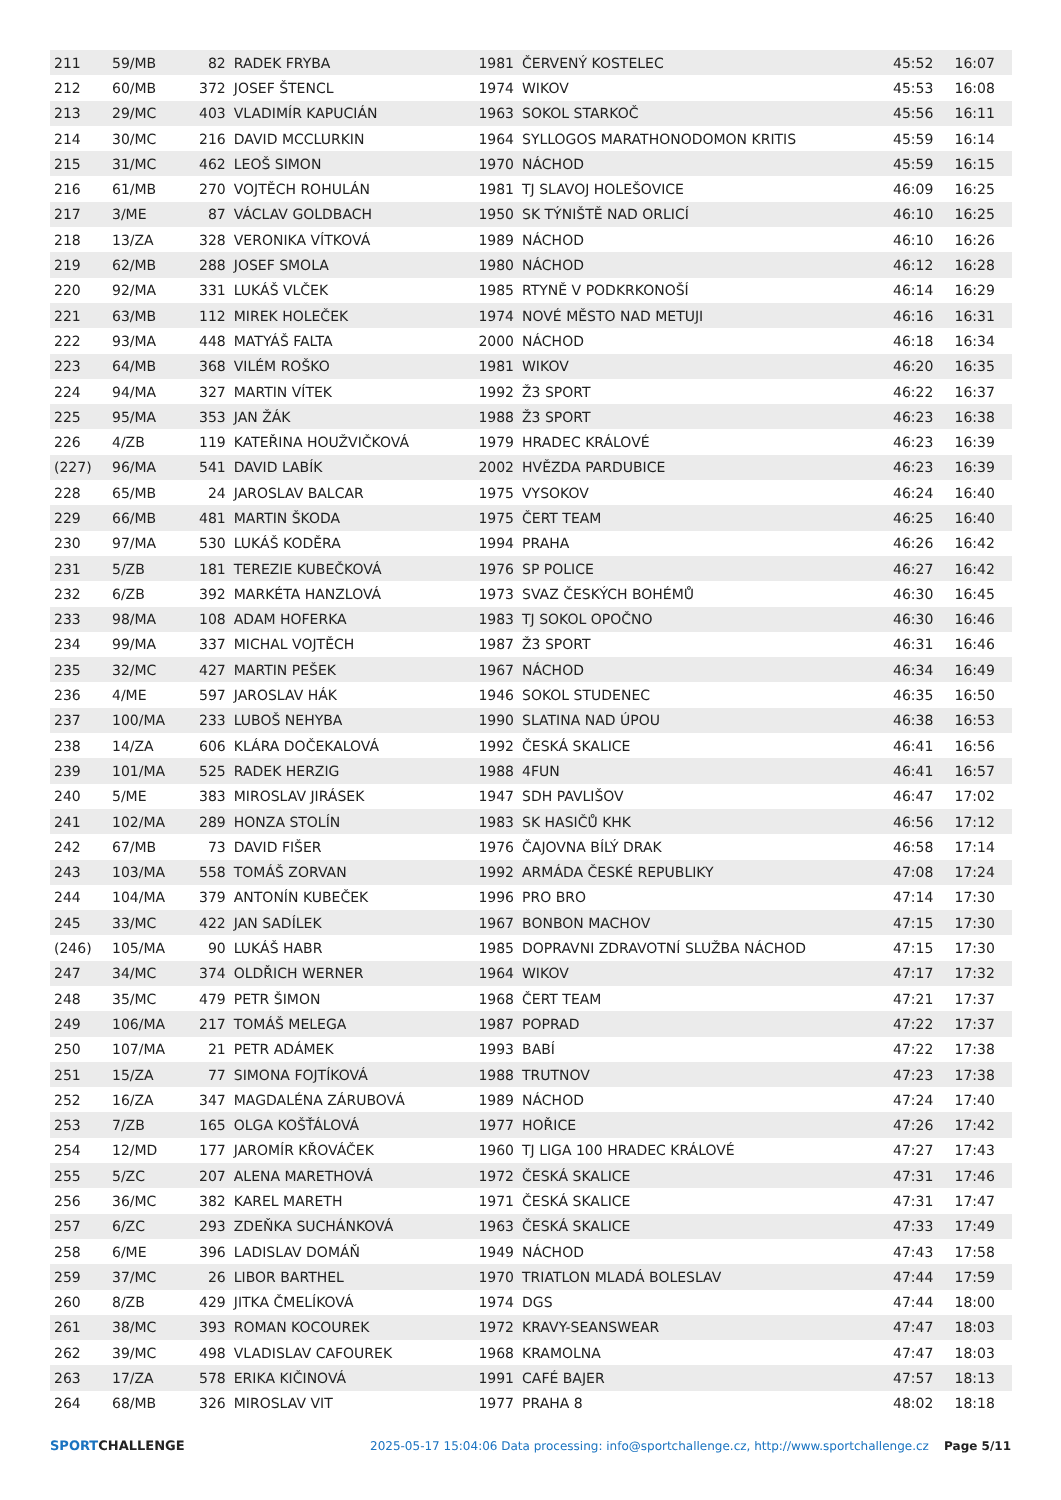| 211 | 59/MB | 82 | RADEK FRYBA | 1981 | ČERVENÝ KOSTELEC | 45:52 | 16:07 |
| 212 | 60/MB | 372 | JOSEF ŠTENCL | 1974 | WIKOV | 45:53 | 16:08 |
| 213 | 29/MC | 403 | VLADIMÍR KAPUCIÁN | 1963 | SOKOL STARKOČ | 45:56 | 16:11 |
| 214 | 30/MC | 216 | DAVID MCCLURKIN | 1964 | SYLLOGOS MARATHONODOMON KRITIS | 45:59 | 16:14 |
| 215 | 31/MC | 462 | LEOŠ SIMON | 1970 | NÁCHOD | 45:59 | 16:15 |
| 216 | 61/MB | 270 | VOJTĚCH ROHULÁN | 1981 | TJ SLAVOJ HOLEŠOVICE | 46:09 | 16:25 |
| 217 | 3/ME | 87 | VÁCLAV GOLDBACH | 1950 | SK TÝNIŠTĚ NAD ORLICÍ | 46:10 | 16:25 |
| 218 | 13/ZA | 328 | VERONIKA VÍTKOVÁ | 1989 | NÁCHOD | 46:10 | 16:26 |
| 219 | 62/MB | 288 | JOSEF SMOLA | 1980 | NÁCHOD | 46:12 | 16:28 |
| 220 | 92/MA | 331 | LUKÁŠ VLČEK | 1985 | RTYNĚ V PODKRKONOŠÍ | 46:14 | 16:29 |
| 221 | 63/MB | 112 | MIREK HOLEČEK | 1974 | NOVÉ MĚSTO NAD METUJI | 46:16 | 16:31 |
| 222 | 93/MA | 448 | MATYÁŠ FALTA | 2000 | NÁCHOD | 46:18 | 16:34 |
| 223 | 64/MB | 368 | VILÉM ROŠKO | 1981 | WIKOV | 46:20 | 16:35 |
| 224 | 94/MA | 327 | MARTIN VÍTEK | 1992 | Ž3 SPORT | 46:22 | 16:37 |
| 225 | 95/MA | 353 | JAN ŽÁK | 1988 | Ž3 SPORT | 46:23 | 16:38 |
| 226 | 4/ZB | 119 | KATEŘINA HOUŽVIČKOVÁ | 1979 | HRADEC KRÁLOVÉ | 46:23 | 16:39 |
| (227) | 96/MA | 541 | DAVID LABÍK | 2002 | HVĚZDA PARDUBICE | 46:23 | 16:39 |
| 228 | 65/MB | 24 | JAROSLAV BALCAR | 1975 | VYSOKOV | 46:24 | 16:40 |
| 229 | 66/MB | 481 | MARTIN ŠKODA | 1975 | ČERT TEAM | 46:25 | 16:40 |
| 230 | 97/MA | 530 | LUKÁŠ KODĚRA | 1994 | PRAHA | 46:26 | 16:42 |
| 231 | 5/ZB | 181 | TEREZIE KUBEČKOVÁ | 1976 | SP POLICE | 46:27 | 16:42 |
| 232 | 6/ZB | 392 | MARKÉTA HANZLOVÁ | 1973 | SVAZ ČESKÝCH BOHÉMŮ | 46:30 | 16:45 |
| 233 | 98/MA | 108 | ADAM HOFERKA | 1983 | TJ SOKOL OPOČNO | 46:30 | 16:46 |
| 234 | 99/MA | 337 | MICHAL VOJTĚCH | 1987 | Ž3 SPORT | 46:31 | 16:46 |
| 235 | 32/MC | 427 | MARTIN PEŠEK | 1967 | NÁCHOD | 46:34 | 16:49 |
| 236 | 4/ME | 597 | JAROSLAV HÁK | 1946 | SOKOL STUDENEC | 46:35 | 16:50 |
| 237 | 100/MA | 233 | LUBOŠ NEHYBA | 1990 | SLATINA NAD ÚPOU | 46:38 | 16:53 |
| 238 | 14/ZA | 606 | KLÁRA DOČEKALOVÁ | 1992 | ČESKÁ SKALICE | 46:41 | 16:56 |
| 239 | 101/MA | 525 | RADEK HERZIG | 1988 | 4FUN | 46:41 | 16:57 |
| 240 | 5/ME | 383 | MIROSLAV JIRÁSEK | 1947 | SDH PAVLIŠOV | 46:47 | 17:02 |
| 241 | 102/MA | 289 | HONZA STOLÍN | 1983 | SK HASIČŮ KHK | 46:56 | 17:12 |
| 242 | 67/MB | 73 | DAVID FIŠER | 1976 | ČAJOVNA BÍLÝ DRAK | 46:58 | 17:14 |
| 243 | 103/MA | 558 | TOMÁŠ ZORVAN | 1992 | ARMÁDA ČESKÉ REPUBLIKY | 47:08 | 17:24 |
| 244 | 104/MA | 379 | ANTONÍN KUBEČEK | 1996 | PRO BRO | 47:14 | 17:30 |
| 245 | 33/MC | 422 | JAN SADÍLEK | 1967 | BONBON MACHOV | 47:15 | 17:30 |
| (246) | 105/MA | 90 | LUKÁŠ HABR | 1985 | DOPRAVNI ZDRAVOTNÍ SLUŽBA NÁCHOD | 47:15 | 17:30 |
| 247 | 34/MC | 374 | OLDŘICH WERNER | 1964 | WIKOV | 47:17 | 17:32 |
| 248 | 35/MC | 479 | PETR ŠIMON | 1968 | ČERT TEAM | 47:21 | 17:37 |
| 249 | 106/MA | 217 | TOMÁŠ MELEGA | 1987 | POPRAD | 47:22 | 17:37 |
| 250 | 107/MA | 21 | PETR ADÁMEK | 1993 | BABÍ | 47:22 | 17:38 |
| 251 | 15/ZA | 77 | SIMONA FOJTÍKOVÁ | 1988 | TRUTNOV | 47:23 | 17:38 |
| 252 | 16/ZA | 347 | MAGDALÉNA ZÁRUBOVÁ | 1989 | NÁCHOD | 47:24 | 17:40 |
| 253 | 7/ZB | 165 | OLGA KOŠŤÁLOVÁ | 1977 | HOŘICE | 47:26 | 17:42 |
| 254 | 12/MD | 177 | JAROMÍR KŘOVÁČEK | 1960 | TJ LIGA 100 HRADEC KRÁLOVÉ | 47:27 | 17:43 |
| 255 | 5/ZC | 207 | ALENA MARETHOVÁ | 1972 | ČESKÁ SKALICE | 47:31 | 17:46 |
| 256 | 36/MC | 382 | KAREL MARETH | 1971 | ČESKÁ SKALICE | 47:31 | 17:47 |
| 257 | 6/ZC | 293 | ZDEŇKA SUCHÁNKOVÁ | 1963 | ČESKÁ SKALICE | 47:33 | 17:49 |
| 258 | 6/ME | 396 | LADISLAV DOMÁŇ | 1949 | NÁCHOD | 47:43 | 17:58 |
| 259 | 37/MC | 26 | LIBOR BARTHEL | 1970 | TRIATLON MLADÁ BOLESLAV | 47:44 | 17:59 |
| 260 | 8/ZB | 429 | JITKA ČMELÍKOVÁ | 1974 | DGS | 47:44 | 18:00 |
| 261 | 38/MC | 393 | ROMAN KOCOUREK | 1972 | KRAVY-SEANSWEAR | 47:47 | 18:03 |
| 262 | 39/MC | 498 | VLADISLAV CAFOUREK | 1968 | KRAMOLNA | 47:47 | 18:03 |
| 263 | 17/ZA | 578 | ERIKA KIČINOVÁ | 1991 | CAFÉ BAJER | 47:57 | 18:13 |
| 264 | 68/MB | 326 | MIROSLAV VIT | 1977 | PRAHA 8 | 48:02 | 18:18 |
SPORTCHALLENGE
2025-05-17 15:04:06 Data processing: info@sportchallenge.cz, http://www.sportchallenge.cz
Page 5/11